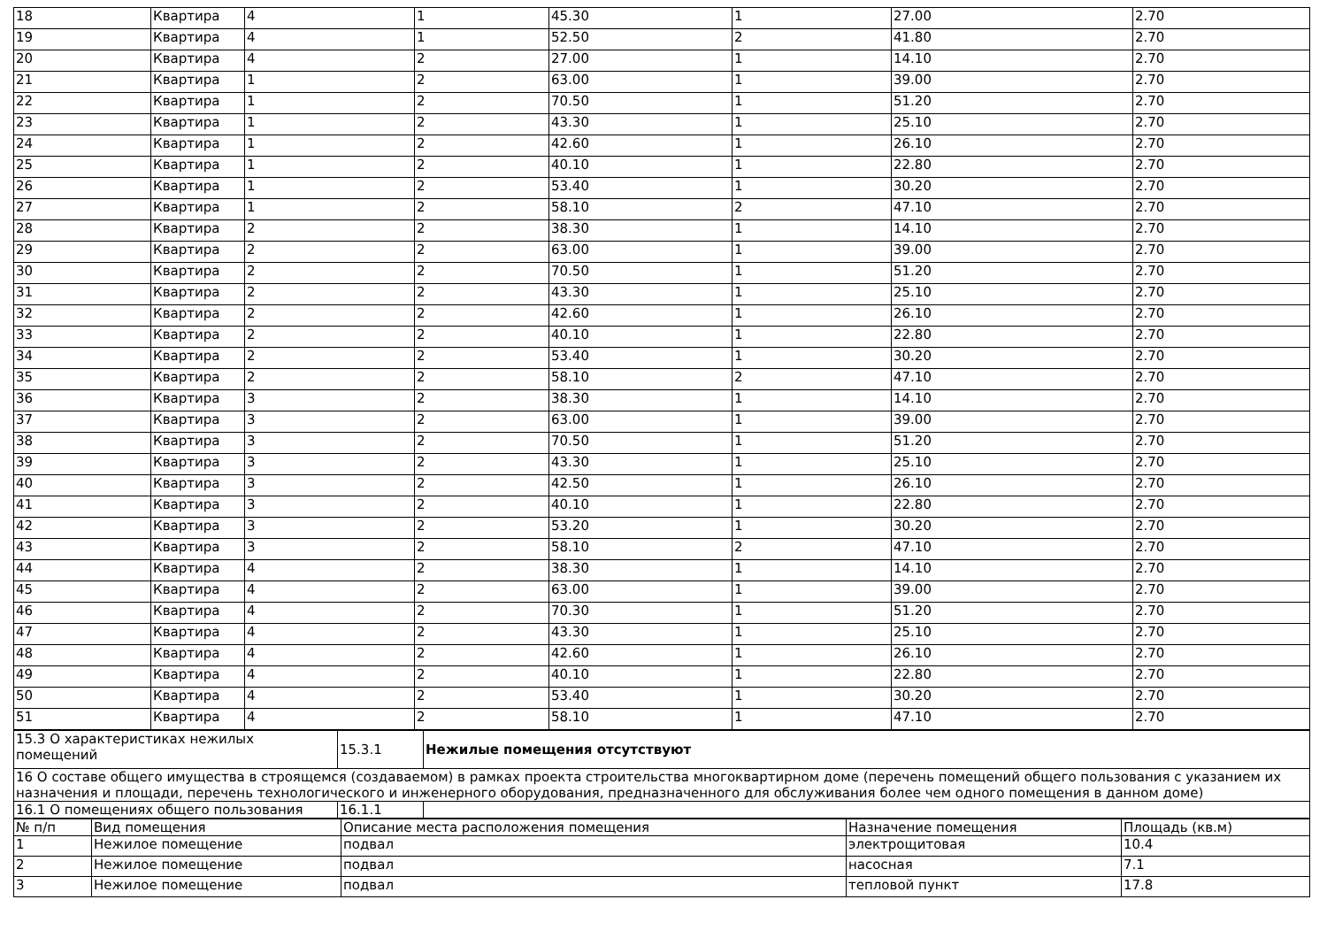| 18 | Квартира | 4 | 1 | 45.30 | 1 | 27.00 | 2.70 |
| 19 | Квартира | 4 | 1 | 52.50 | 2 | 41.80 | 2.70 |
| 20 | Квартира | 4 | 2 | 27.00 | 1 | 14.10 | 2.70 |
| 21 | Квартира | 1 | 2 | 63.00 | 1 | 39.00 | 2.70 |
| 22 | Квартира | 1 | 2 | 70.50 | 1 | 51.20 | 2.70 |
| 23 | Квартира | 1 | 2 | 43.30 | 1 | 25.10 | 2.70 |
| 24 | Квартира | 1 | 2 | 42.60 | 1 | 26.10 | 2.70 |
| 25 | Квартира | 1 | 2 | 40.10 | 1 | 22.80 | 2.70 |
| 26 | Квартира | 1 | 2 | 53.40 | 1 | 30.20 | 2.70 |
| 27 | Квартира | 1 | 2 | 58.10 | 2 | 47.10 | 2.70 |
| 28 | Квартира | 2 | 2 | 38.30 | 1 | 14.10 | 2.70 |
| 29 | Квартира | 2 | 2 | 63.00 | 1 | 39.00 | 2.70 |
| 30 | Квартира | 2 | 2 | 70.50 | 1 | 51.20 | 2.70 |
| 31 | Квартира | 2 | 2 | 43.30 | 1 | 25.10 | 2.70 |
| 32 | Квартира | 2 | 2 | 42.60 | 1 | 26.10 | 2.70 |
| 33 | Квартира | 2 | 2 | 40.10 | 1 | 22.80 | 2.70 |
| 34 | Квартира | 2 | 2 | 53.40 | 1 | 30.20 | 2.70 |
| 35 | Квартира | 2 | 2 | 58.10 | 2 | 47.10 | 2.70 |
| 36 | Квартира | 3 | 2 | 38.30 | 1 | 14.10 | 2.70 |
| 37 | Квартира | 3 | 2 | 63.00 | 1 | 39.00 | 2.70 |
| 38 | Квартира | 3 | 2 | 70.50 | 1 | 51.20 | 2.70 |
| 39 | Квартира | 3 | 2 | 43.30 | 1 | 25.10 | 2.70 |
| 40 | Квартира | 3 | 2 | 42.50 | 1 | 26.10 | 2.70 |
| 41 | Квартира | 3 | 2 | 40.10 | 1 | 22.80 | 2.70 |
| 42 | Квартира | 3 | 2 | 53.20 | 1 | 30.20 | 2.70 |
| 43 | Квартира | 3 | 2 | 58.10 | 2 | 47.10 | 2.70 |
| 44 | Квартира | 4 | 2 | 38.30 | 1 | 14.10 | 2.70 |
| 45 | Квартира | 4 | 2 | 63.00 | 1 | 39.00 | 2.70 |
| 46 | Квартира | 4 | 2 | 70.30 | 1 | 51.20 | 2.70 |
| 47 | Квартира | 4 | 2 | 43.30 | 1 | 25.10 | 2.70 |
| 48 | Квартира | 4 | 2 | 42.60 | 1 | 26.10 | 2.70 |
| 49 | Квартира | 4 | 2 | 40.10 | 1 | 22.80 | 2.70 |
| 50 | Квартира | 4 | 2 | 53.40 | 1 | 30.20 | 2.70 |
| 51 | Квартира | 4 | 2 | 58.10 | 1 | 47.10 | 2.70 |
| 15.3 О характеристиках нежилых помещений | 15.3.1 | Нежилые помещения отсутствуют |
| 16 О составе общего имущества в строящемся (создаваемом) в рамках проекта строительства многоквартирном доме (перечень помещений общего пользования с указанием их назначения и площади, перечень технологического и инженерного оборудования, предназначенного для обслуживания более чем одного помещения в данном доме) | | |
| 16.1 О помещениях общего пользования | 16.1.1 | |
| № п/п | Вид помещения | Описание места расположения помещения | Назначение помещения | Площадь (кв.м) |
| --- | --- | --- | --- | --- |
| 1 | Нежилое помещение | подвал | электрощитовая | 10.4 |
| 2 | Нежилое помещение | подвал | насосная | 7.1 |
| 3 | Нежилое помещение | подвал | тепловой пункт | 17.8 |